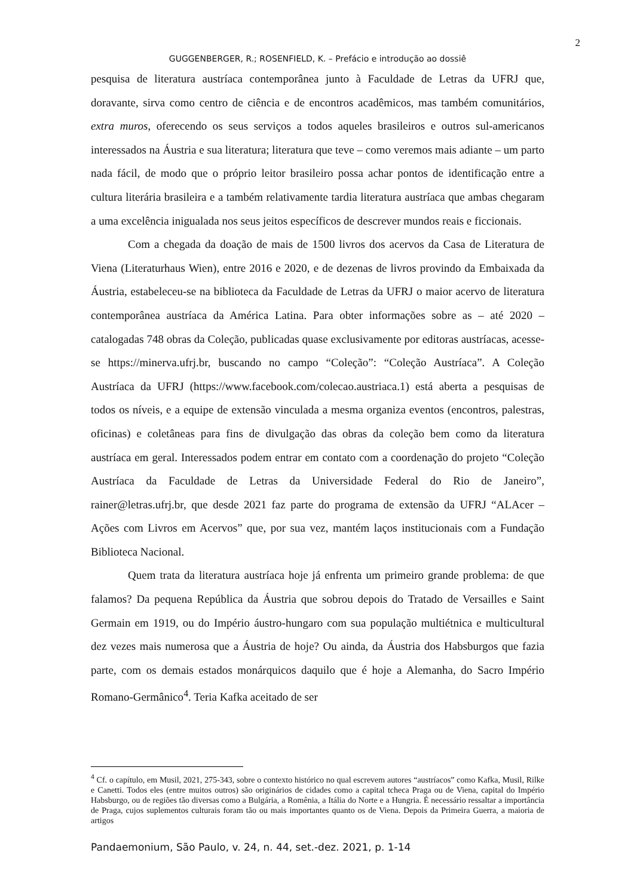2
GUGGENBERGER, R.; ROSENFIELD, K. – Prefácio e introdução ao dossiê
pesquisa de literatura austríaca contemporânea junto à Faculdade de Letras da UFRJ que, doravante, sirva como centro de ciência e de encontros acadêmicos, mas também comunitários, extra muros, oferecendo os seus serviços a todos aqueles brasileiros e outros sul-americanos interessados na Áustria e sua literatura; literatura que teve – como veremos mais adiante – um parto nada fácil, de modo que o próprio leitor brasileiro possa achar pontos de identificação entre a cultura literária brasileira e a também relativamente tardia literatura austríaca que ambas chegaram a uma excelência inigualada nos seus jeitos específicos de descrever mundos reais e ficcionais.
Com a chegada da doação de mais de 1500 livros dos acervos da Casa de Literatura de Viena (Literaturhaus Wien), entre 2016 e 2020, e de dezenas de livros provindo da Embaixada da Áustria, estabeleceu-se na biblioteca da Faculdade de Letras da UFRJ o maior acervo de literatura contemporânea austríaca da América Latina. Para obter informações sobre as – até 2020 – catalogadas 748 obras da Coleção, publicadas quase exclusivamente por editoras austríacas, acesse-se https://minerva.ufrj.br, buscando no campo “Coleção”: “Coleção Austríaca”. A Coleção Austríaca da UFRJ (https://www.facebook.com/colecao.austriaca.1) está aberta a pesquisas de todos os níveis, e a equipe de extensão vinculada a mesma organiza eventos (encontros, palestras, oficinas) e coletâneas para fins de divulgação das obras da coleção bem como da literatura austríaca em geral. Interessados podem entrar em contato com a coordenação do projeto “Coleção Austríaca da Faculdade de Letras da Universidade Federal do Rio de Janeiro”, rainer@letras.ufrj.br, que desde 2021 faz parte do programa de extensão da UFRJ “ALAcer – Ações com Livros em Acervos” que, por sua vez, mantém laços institucionais com a Fundação Biblioteca Nacional.
Quem trata da literatura austríaca hoje já enfrenta um primeiro grande problema: de que falamos? Da pequena República da Áustria que sobrou depois do Tratado de Versailles e Saint Germain em 1919, ou do Império áustro-hungaro com sua população multiétnica e multicultural dez vezes mais numerosa que a Áustria de hoje? Ou ainda, da Áustria dos Habsburgos que fazia parte, com os demais estados monárquicos daquilo que é hoje a Alemanha, do Sacro Império Romano-Germânico<sup>4</sup>. Teria Kafka aceitado de ser
<sup>4</sup> Cf. o capítulo, em Musil, 2021, 275-343, sobre o contexto histórico no qual escrevem autores “austríacos” como Kafka, Musil, Rilke e Canetti. Todos eles (entre muitos outros) são originários de cidades como a capital tcheca Praga ou de Viena, capital do Império Habsburgo, ou de regiões tão diversas como a Bulgária, a Romênia, a Itália do Norte e a Hungria. É necessário ressaltar a importância de Praga, cujos suplementos culturais foram tão ou mais importantes quanto os de Viena. Depois da Primeira Guerra, a maioria de artigos
Pandaemonium, São Paulo, v. 24, n. 44, set.-dez. 2021, p. 1-14